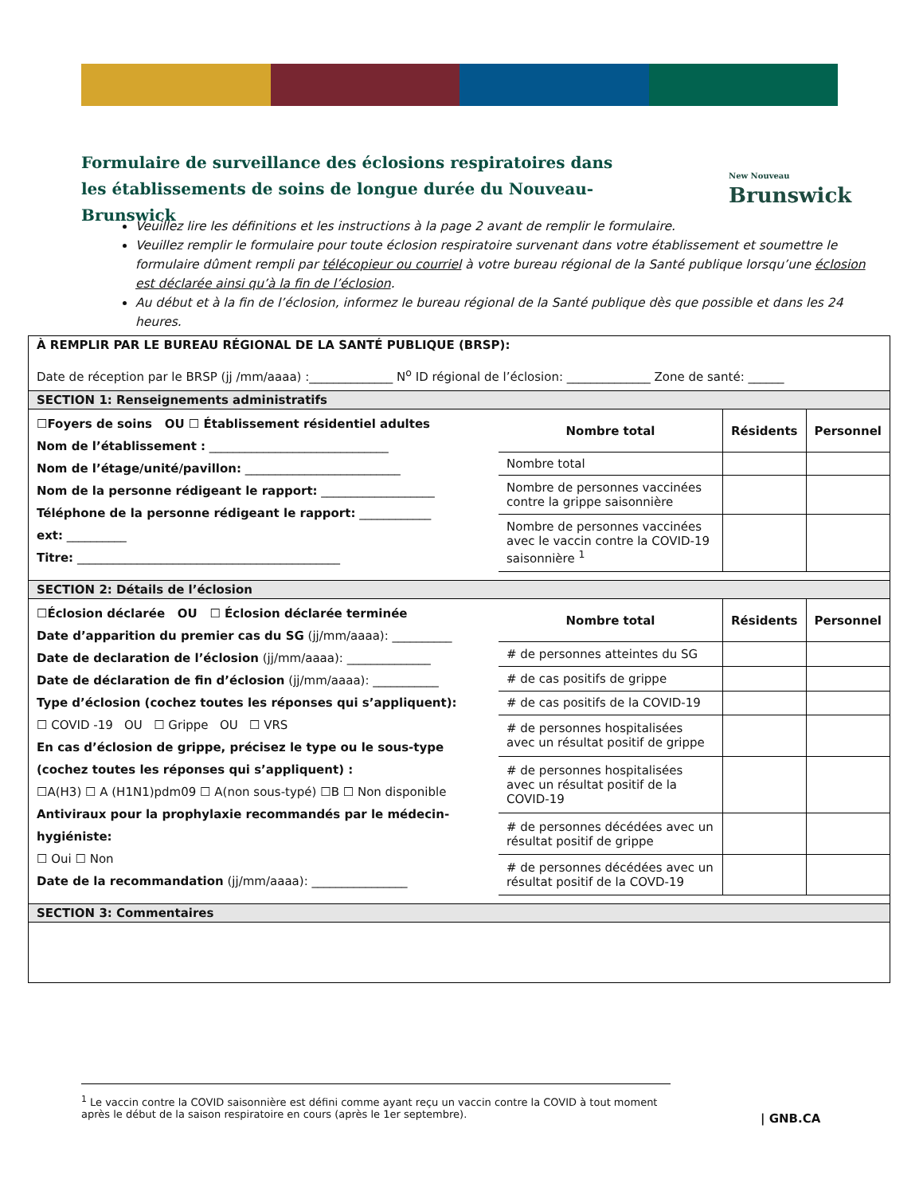Formulaire de surveillance des éclosions respiratoires dans les établissements de soins de longue durée du Nouveau-Brunswick
New Nouveau
Brunswick
Veuillez lire les définitions et les instructions à la page 2 avant de remplir le formulaire.
Veuillez remplir le formulaire pour toute éclosion respiratoire survenant dans votre établissement et soumettre le formulaire dûment rempli par télécopieur ou courriel à votre bureau régional de la Santé publique lorsqu’une éclosion est déclarée ainsi qu’à la fin de l’éclosion.
Au début et à la fin de l’éclosion, informez le bureau régional de la Santé publique dès que possible et dans les 24 heures.
À REMPLIR PAR LE BUREAU RÉGIONAL DE LA SANTÉ PUBLIQUE (BRSP):
Date de réception par le BRSP (jj /mm/aaaa) :______________ N<sup>o</sup> ID régional de l’éclosion: ______________ Zone de santé: ______
SECTION 1: Renseignements administratifs
☐Foyers de soins OU ☐ Établissement résidentiel adultes
Nom de l’établissement : ______________________________
Nom de l’étage/unité/pavillon: __________________________
Nom de la personne rédigeant le rapport: ___________________
Téléphone de la personne rédigeant le rapport: ____________
ext: __________
Titre: ____________________________________________
| Nombre total | Résidents | Personnel |
| --- | --- | --- |
| Nombre total | | |
| Nombre de personnes vaccinées contre la grippe saisonnière | | |
| Nombre de personnes vaccinées avec le vaccin contre la COVID-19 saisonnière <sup>1</sup> | | |
SECTION 2: Détails de l’éclosion
☐Éclosion déclarée OU ☐ Éclosion déclarée terminée
Date d’apparition du premier cas du SG (jj/mm/aaaa): __________
Date de declaration de l’éclosion (jj/mm/aaaa): ______________
Date de déclaration de fin d’éclosion (jj/mm/aaaa): ___________
Type d’éclosion (cochez toutes les réponses qui s’appliquent):
☐ COVID -19 OU ☐ Grippe OU ☐ VRS
En cas d’éclosion de grippe, précisez le type ou le sous-type
(cochez toutes les réponses qui s’appliquent) :
☐A(H3) ☐ A (H1N1)pdm09 ☐ A(non sous-typé) ☐B ☐ Non disponible
Antiviraux pour la prophylaxie recommandés par le médecin-hygiéniste:
☐ Oui ☐ Non
Date de la recommandation (jj/mm/aaaa): ________________
| Nombre total | Résidents | Personnel |
| --- | --- | --- |
| # de personnes atteintes du SG | | |
| # de cas positifs de grippe | | |
| # de cas positifs de la COVID-19 | | |
| # de personnes hospitalisées avec un résultat positif de grippe | | |
| # de personnes hospitalisées avec un résultat positif de la COVID-19 | | |
| # de personnes décédées avec un résultat positif de grippe | | |
| # de personnes décédées avec un résultat positif de la COVD-19 | | |
SECTION 3: Commentaires
<sup>1</sup> Le vaccin contre la COVID saisonnière est défini comme ayant reçu un vaccin contre la COVID à tout moment après le début de la saison respiratoire en cours (après le 1er septembre).
| GNB.CA